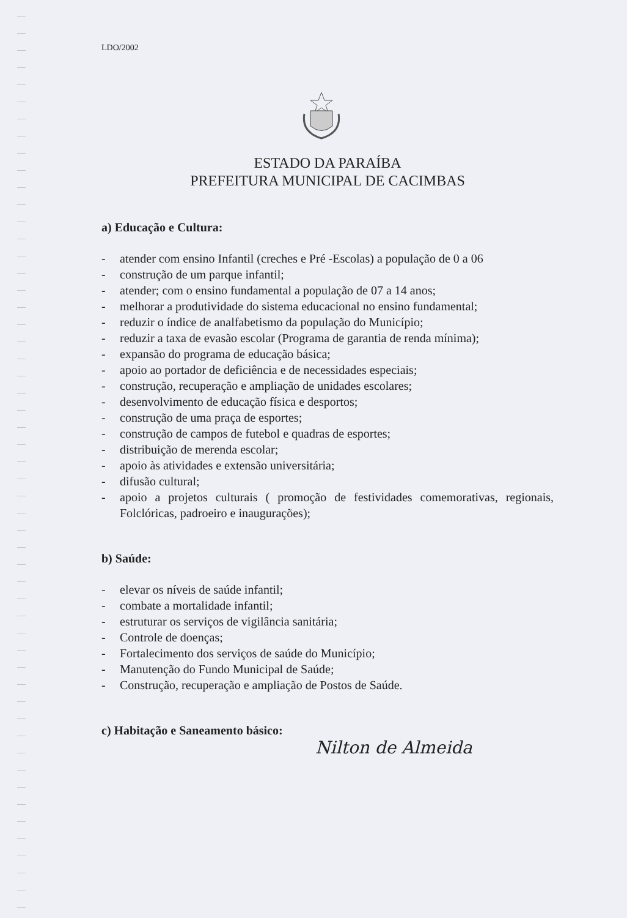LDO/2002
ESTADO DA PARAÍBA
PREFEITURA MUNICIPAL DE CACIMBAS
a) Educação e Cultura:
- atender com ensino Infantil (creches e Pré -Escolas) a população de 0 a 06
- construção de um parque infantil;
- atender; com o ensino fundamental a população de 07 a 14 anos;
- melhorar a produtividade do sistema educacional no ensino fundamental;
- reduzir o índice de analfabetismo da população do Município;
- reduzir a taxa de evasão escolar (Programa de garantia de renda mínima);
- expansão do programa de educação básica;
- apoio ao portador de deficiência e de necessidades especiais;
- construção, recuperação e ampliação de unidades escolares;
- desenvolvimento de educação física e desportos;
- construção de uma praça de esportes;
- construção de campos de futebol e quadras de esportes;
- distribuição de merenda escolar;
- apoio às atividades e extensão universitária;
- difusão cultural;
- apoio a projetos culturais ( promoção de festividades comemorativas, regionais, Folclóricas, padroeiro e inaugurações);
b) Saúde:
- elevar os níveis de saúde infantil;
- combate a mortalidade infantil;
- estruturar os serviços de vigilância sanitária;
- Controle de doenças;
- Fortalecimento dos serviços de saúde do Município;
- Manutenção do Fundo Municipal de Saúde;
- Construção, recuperação e ampliação de Postos de Saúde.
c) Habitação e Saneamento básico:
Nilton de Almeida